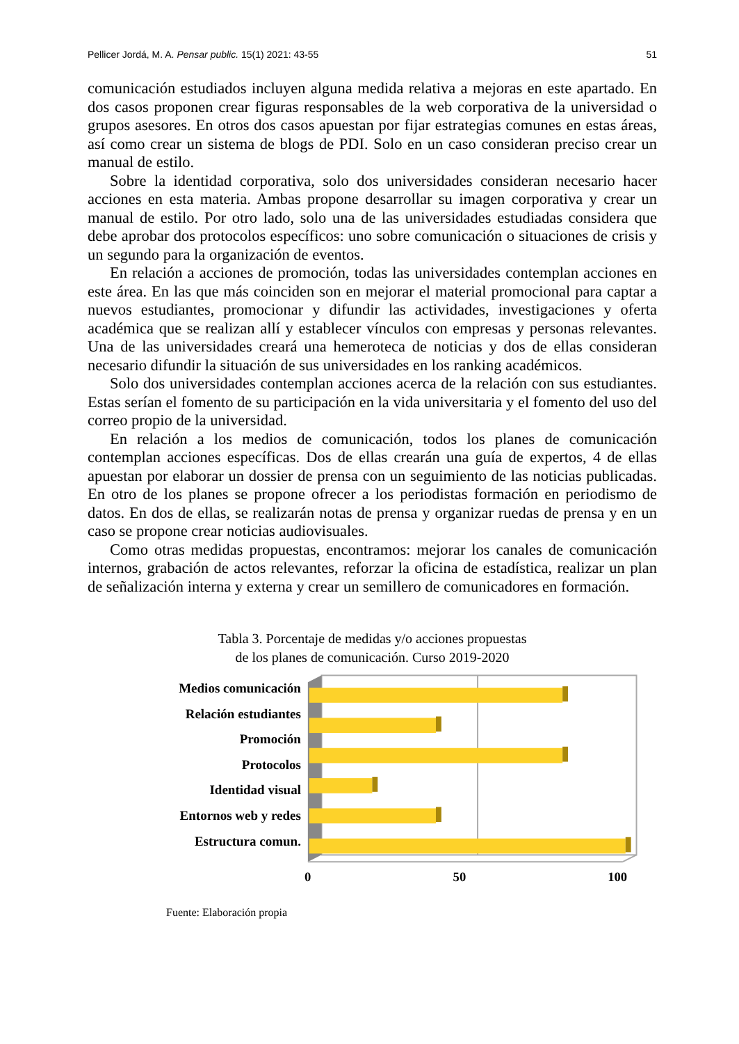Pellicer Jordá, M. A. Pensar public. 15(1) 2021: 43-55 51
comunicación estudiados incluyen alguna medida relativa a mejoras en este apartado. En dos casos proponen crear figuras responsables de la web corporativa de la universidad o grupos asesores. En otros dos casos apuestan por fijar estrategias comunes en estas áreas, así como crear un sistema de blogs de PDI. Solo en un caso consideran preciso crear un manual de estilo.
Sobre la identidad corporativa, solo dos universidades consideran necesario hacer acciones en esta materia. Ambas propone desarrollar su imagen corporativa y crear un manual de estilo. Por otro lado, solo una de las universidades estudiadas considera que debe aprobar dos protocolos específicos: uno sobre comunicación o situaciones de crisis y un segundo para la organización de eventos.
En relación a acciones de promoción, todas las universidades contemplan acciones en este área. En las que más coinciden son en mejorar el material promocional para captar a nuevos estudiantes, promocionar y difundir las actividades, investigaciones y oferta académica que se realizan allí y establecer vínculos con empresas y personas relevantes. Una de las universidades creará una hemeroteca de noticias y dos de ellas consideran necesario difundir la situación de sus universidades en los ranking académicos.
Solo dos universidades contemplan acciones acerca de la relación con sus estudiantes. Estas serían el fomento de su participación en la vida universitaria y el fomento del uso del correo propio de la universidad.
En relación a los medios de comunicación, todos los planes de comunicación contemplan acciones específicas. Dos de ellas crearán una guía de expertos, 4 de ellas apuestan por elaborar un dossier de prensa con un seguimiento de las noticias publicadas. En otro de los planes se propone ofrecer a los periodistas formación en periodismo de datos. En dos de ellas, se realizarán notas de prensa y organizar ruedas de prensa y en un caso se propone crear noticias audiovisuales.
Como otras medidas propuestas, encontramos: mejorar los canales de comunicación internos, grabación de actos relevantes, reforzar la oficina de estadística, realizar un plan de señalización interna y externa y crear un semillero de comunicadores en formación.
Tabla 3. Porcentaje de medidas y/o acciones propuestas
de los planes de comunicación. Curso 2019-2020
Medios comunicación
Relación estudiantes
Promoción
Protocolos
Identidad visual
Entornos web y redes
Estructura comun.
0
50
100
Fuente: Elaboración propia